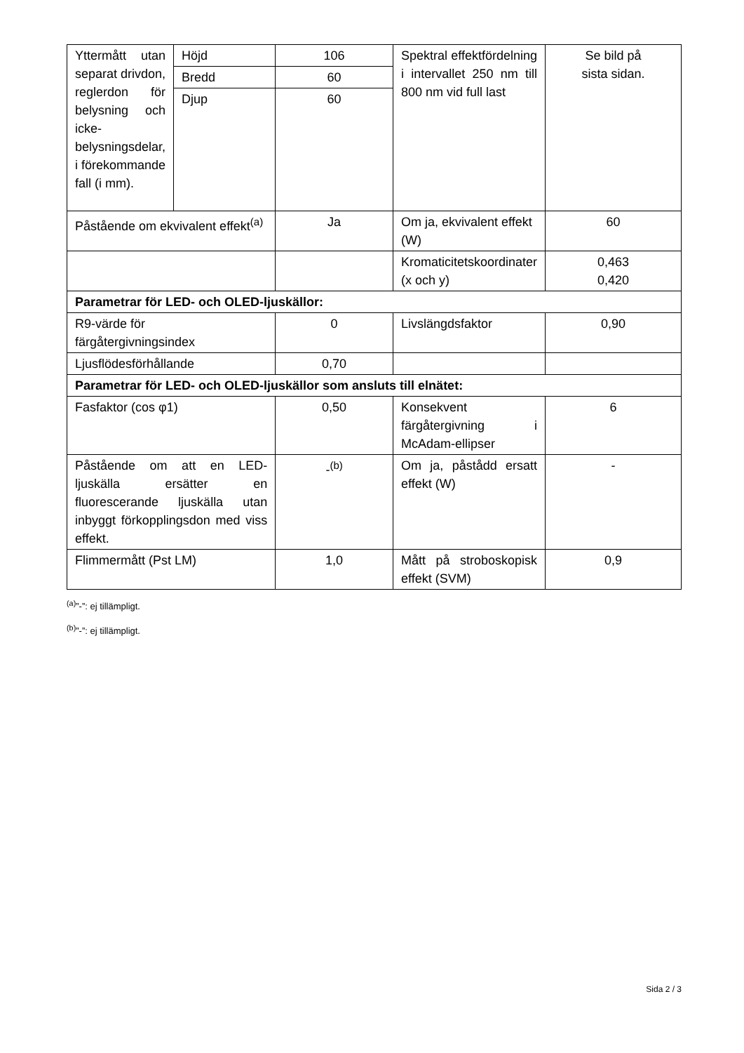| Yttermått utan separat drivdon, reglerdon för belysning och icke-belysningsdelar, i förekommande fall (i mm). | Höjd | 106 | Spektral effektfördelning i intervallet 250 nm till 800 nm vid full last | Se bild på sista sidan. |
| | Bredd | 60 | | |
| | Djup | 60 | | |
| Påstående om ekvivalent effekt<sup>(a)</sup> | | Ja | Om ja, ekvivalent effekt (W) | 60 |
| | | | Kromaticitetskoordinater (x och y) | 0,463 0,420 |
| Parametrar för LED- och OLED-ljuskällor: | | | | |
| R9-värde för färgåtergivningsindex | | 0 | Livslängdsfaktor | 0,90 |
| Ljusflödesförhållande | | 0,70 | | |
| Parametrar för LED- och OLED-ljuskällor som ansluts till elnätet: | | | | |
| Fasfaktor (cos φ1) | | 0,50 | Konsekvent färgåtergivning i McAdam-ellipser | 6 |
| Påstående om att en LED-ljuskälla ersätter en fluorescerande ljuskälla utan inbyggt förkopplingsdon med viss effekt. | | -<sup>(b)</sup> | Om ja, påstådd ersatt effekt (W) | - |
| Flimmermått (Pst LM) | | 1,0 | Mått på stroboskopisk effekt (SVM) | 0,9 |
<sup>(a)</sup>”-”: ej tillämpligt.
<sup>(b)</sup>”-”: ej tillämpligt.
Sida 2 / 3